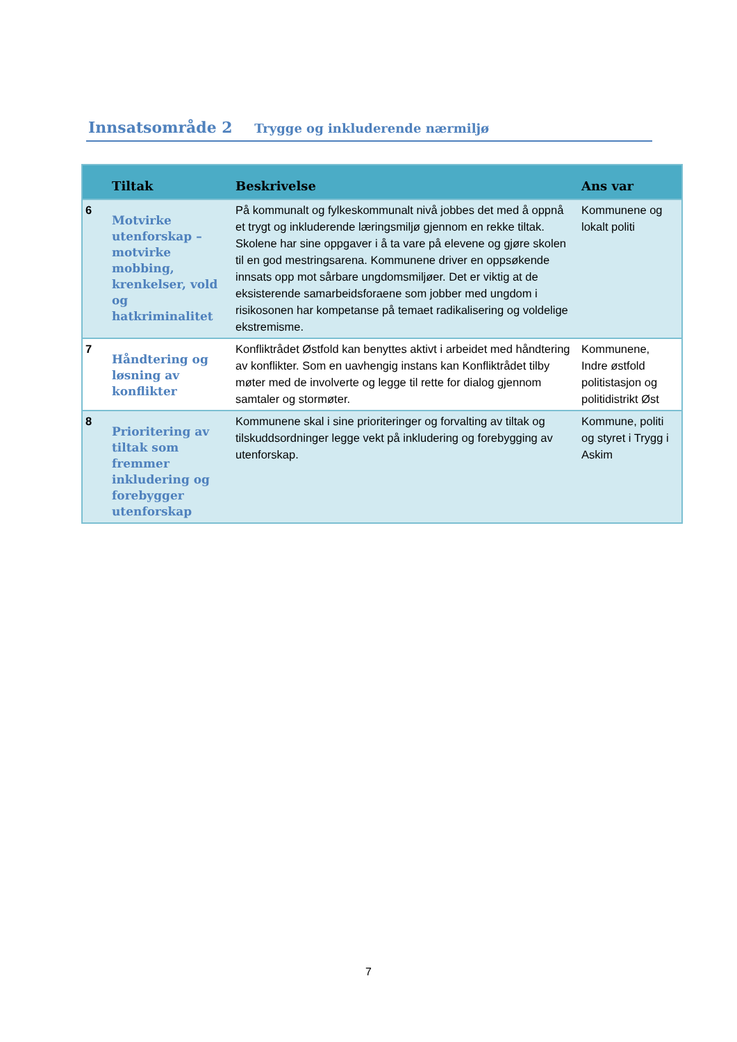Innsatsområde 2 Trygge og inkluderende nærmiljø
| | Tiltak | Beskrivelse | Ans var |
| --- | --- | --- | --- |
| 6 | Motvirke utenforskap – motvirke mobbing, krenkelser, vold og hatkriminalitet | På kommunalt og fylkeskommunalt nivå jobbes det med å oppnå et trygt og inkluderende læringsmiljø gjennom en rekke tiltak. Skolene har sine oppgaver i å ta vare på elevene og gjøre skolen til en god mestringsarena. Kommunene driver en oppsøkende innsats opp mot sårbare ungdomsmiljøer. Det er viktig at de eksisterende samarbeidsforaene som jobber med ungdom i risikosonen har kompetanse på temaet radikalisering og voldelige ekstremisme. | Kommunene og lokalt politi |
| 7 | Håndtering og løsning av konflikter | Konfliktrådet Østfold kan benyttes aktivt i arbeidet med håndtering av konflikter. Som en uavhengig instans kan Konfliktrådet tilby møter med de involverte og legge til rette for dialog gjennom samtaler og stormøter. | Kommunene, Indre østfold politistasjon og politidistrikt Øst |
| 8 | Prioritering av tiltak som fremmer inkludering og forebygger utenforskap | Kommunene skal i sine prioriteringer og forvalting av tiltak og tilskuddsordninger legge vekt på inkludering og forebygging av utenforskap. | Kommune, politi og styret i Trygg i Askim |
7